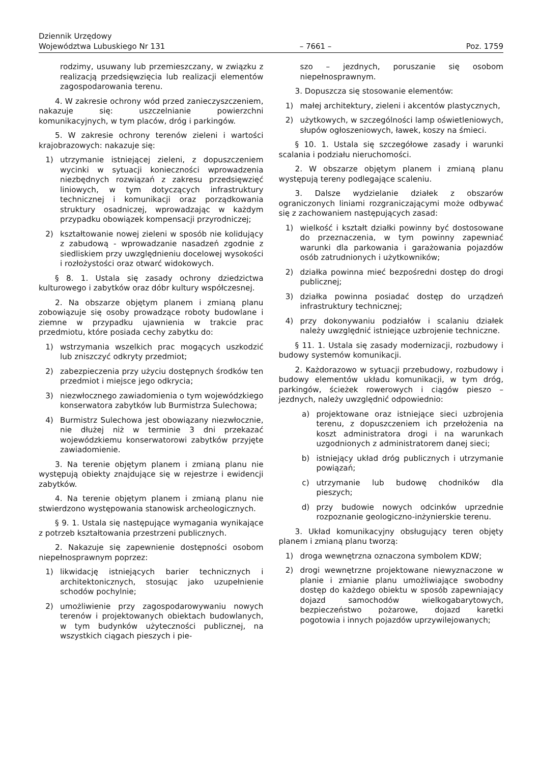Dziennik Urzędowy
Województwa Lubuskiego Nr 131
– 7661 –
Poz. 1759
rodzimy, usuwany lub przemieszczany, w związku z realizacją przedsięwzięcia lub realizacji elementów zagospodarowania terenu.
4. W zakresie ochrony wód przed zanieczyszczeniem, nakazuje się: uszczelnianie powierzchni komunikacyjnych, w tym placów, dróg i parkingów.
5. W zakresie ochrony terenów zieleni i wartości krajobrazowych: nakazuje się:
1) utrzymanie istniejącej zieleni, z dopuszczeniem wycinki w sytuacji konieczności wprowadzenia niezbędnych rozwiązań z zakresu przedsięwzięć liniowych, w tym dotyczących infrastruktury technicznej i komunikacji oraz porządkowania struktury osadniczej, wprowadzając w każdym przypadku obowiązek kompensacji przyrodniczej;
2) kształtowanie nowej zieleni w sposób nie kolidujący z zabudową - wprowadzanie nasadzeń zgodnie z siedliskiem przy uwzględnieniu docelowej wysokości i rozłożystości oraz otwarć widokowych.
§ 8. 1. Ustala się zasady ochrony dziedzictwa kulturowego i zabytków oraz dóbr kultury współczesnej.
2. Na obszarze objętym planem i zmianą planu zobowiązuje się osoby prowadzące roboty budowlane i ziemne w przypadku ujawnienia w trakcie prac przedmiotu, które posiada cechy zabytku do:
1) wstrzymania wszelkich prac mogących uszkodzić lub zniszczyć odkryty przedmiot;
2) zabezpieczenia przy użyciu dostępnych środków ten przedmiot i miejsce jego odkrycia;
3) niezwłocznego zawiadomienia o tym wojewódzkiego konserwatora zabytków lub Burmistrza Sulechowa;
4) Burmistrz Sulechowa jest obowiązany niezwłocznie, nie dłużej niż w terminie 3 dni przekazać wojewódzkiemu konserwatorowi zabytków przyjęte zawiadomienie.
3. Na terenie objętym planem i zmianą planu nie występują obiekty znajdujące się w rejestrze i ewidencji zabytków.
4. Na terenie objętym planem i zmianą planu nie stwierdzono występowania stanowisk archeologicznych.
§ 9. 1. Ustala się następujące wymagania wynikające z potrzeb kształtowania przestrzeni publicznych.
2. Nakazuje się zapewnienie dostępności osobom niepełnosprawnym poprzez:
1) likwidację istniejących barier technicznych i architektonicznych, stosując jako uzupełnienie schodów pochylnie;
2) umożliwienie przy zagospodarowywaniu nowych terenów i projektowanych obiektach budowlanych, w tym budynków użyteczności publicznej, na wszystkich ciągach pieszych i pie-
szo – jezdnych, poruszanie się osobom niepełnosprawnym.
3. Dopuszcza się stosowanie elementów:
1) małej architektury, zieleni i akcentów plastycznych,
2) użytkowych, w szczególności lamp oświetleniowych, słupów ogłoszeniowych, ławek, koszy na śmieci.
§ 10. 1. Ustala się szczegółowe zasady i warunki scalania i podziału nieruchomości.
2. W obszarze objętym planem i zmianą planu występują tereny podlegające scaleniu.
3. Dalsze wydzielanie działek z obszarów ograniczonych liniami rozgraniczającymi może odbywać się z zachowaniem następujących zasad:
1) wielkość i kształt działki powinny być dostosowane do przeznaczenia, w tym powinny zapewniać warunki dla parkowania i garażowania pojazdów osób zatrudnionych i użytkowników;
2) działka powinna mieć bezpośredni dostęp do drogi publicznej;
3) działka powinna posiadać dostęp do urządzeń infrastruktury technicznej;
4) przy dokonywaniu podziałów i scalaniu działek należy uwzględnić istniejące uzbrojenie techniczne.
§ 11. 1. Ustala się zasady modernizacji, rozbudowy i budowy systemów komunikacji.
2. Każdorazowo w sytuacji przebudowy, rozbudowy i budowy elementów układu komunikacji, w tym dróg, parkingów, ścieżek rowerowych i ciągów pieszo – jezdnych, należy uwzględnić odpowiednio:
a) projektowane oraz istniejące sieci uzbrojenia terenu, z dopuszczeniem ich przełożenia na koszt administratora drogi i na warunkach uzgodnionych z administratorem danej sieci;
b) istniejący układ dróg publicznych i utrzymanie powiązań;
c) utrzymanie lub budowę chodników dla pieszych;
d) przy budowie nowych odcinków uprzednie rozpoznanie geologiczno-inżynierskie terenu.
3. Układ komunikacyjny obsługujący teren objęty planem i zmianą planu tworzą:
1) droga wewnętrzna oznaczona symbolem KDW;
2) drogi wewnętrzne projektowane niewyznaczone w planie i zmianie planu umożliwiające swobodny dostęp do każdego obiektu w sposób zapewniający dojazd samochodów wielkogabarytowych, bezpieczeństwo pożarowe, dojazd karetki pogotowia i innych pojazdów uprzywilejowanych;